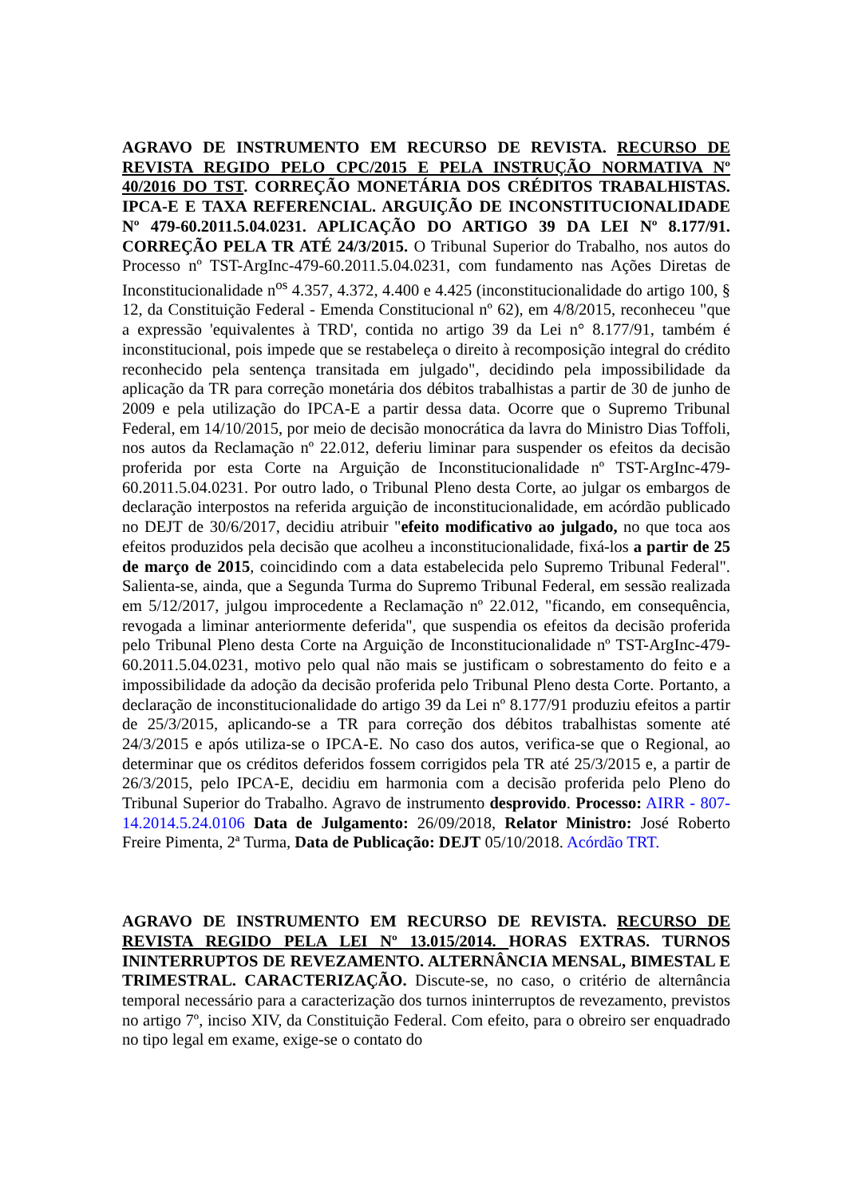AGRAVO DE INSTRUMENTO EM RECURSO DE REVISTA. RECURSO DE REVISTA REGIDO PELO CPC/2015 E PELA INSTRUÇÃO NORMATIVA Nº 40/2016 DO TST. CORREÇÃO MONETÁRIA DOS CRÉDITOS TRABALHISTAS. IPCA-E E TAXA REFERENCIAL. ARGUIÇÃO DE INCONSTITUCIONALIDADE Nº 479-60.2011.5.04.0231. APLICAÇÃO DO ARTIGO 39 DA LEI Nº 8.177/91. CORREÇÃO PELA TR ATÉ 24/3/2015. O Tribunal Superior do Trabalho, nos autos do Processo nº TST-ArgInc-479-60.2011.5.04.0231, com fundamento nas Ações Diretas de Inconstitucionalidade n<sup>os</sup> 4.357, 4.372, 4.400 e 4.425 (inconstitucionalidade do artigo 100, § 12, da Constituição Federal - Emenda Constitucional nº 62), em 4/8/2015, reconheceu "que a expressão 'equivalentes à TRD', contida no artigo 39 da Lei n° 8.177/91, também é inconstitucional, pois impede que se restabeleça o direito à recomposição integral do crédito reconhecido pela sentença transitada em julgado", decidindo pela impossibilidade da aplicação da TR para correção monetária dos débitos trabalhistas a partir de 30 de junho de 2009 e pela utilização do IPCA-E a partir dessa data. Ocorre que o Supremo Tribunal Federal, em 14/10/2015, por meio de decisão monocrática da lavra do Ministro Dias Toffoli, nos autos da Reclamação nº 22.012, deferiu liminar para suspender os efeitos da decisão proferida por esta Corte na Arguição de Inconstitucionalidade nº TST-ArgInc-479-60.2011.5.04.0231. Por outro lado, o Tribunal Pleno desta Corte, ao julgar os embargos de declaração interpostos na referida arguição de inconstitucionalidade, em acórdão publicado no DEJT de 30/6/2017, decidiu atribuir "efeito modificativo ao julgado, no que toca aos efeitos produzidos pela decisão que acolheu a inconstitucionalidade, fixá-los a partir de 25 de março de 2015, coincidindo com a data estabelecida pelo Supremo Tribunal Federal". Salienta-se, ainda, que a Segunda Turma do Supremo Tribunal Federal, em sessão realizada em 5/12/2017, julgou improcedente a Reclamação nº 22.012, "ficando, em consequência, revogada a liminar anteriormente deferida", que suspendia os efeitos da decisão proferida pelo Tribunal Pleno desta Corte na Arguição de Inconstitucionalidade nº TST-ArgInc-479-60.2011.5.04.0231, motivo pelo qual não mais se justificam o sobrestamento do feito e a impossibilidade da adoção da decisão proferida pelo Tribunal Pleno desta Corte. Portanto, a declaração de inconstitucionalidade do artigo 39 da Lei nº 8.177/91 produziu efeitos a partir de 25/3/2015, aplicando-se a TR para correção dos débitos trabalhistas somente até 24/3/2015 e após utiliza-se o IPCA-E. No caso dos autos, verifica-se que o Regional, ao determinar que os créditos deferidos fossem corrigidos pela TR até 25/3/2015 e, a partir de 26/3/2015, pelo IPCA-E, decidiu em harmonia com a decisão proferida pelo Pleno do Tribunal Superior do Trabalho. Agravo de instrumento desprovido. Processo: AIRR - 807-14.2014.5.24.0106 Data de Julgamento: 26/09/2018, Relator Ministro: José Roberto Freire Pimenta, 2ª Turma, Data de Publicação: DEJT 05/10/2018. Acórdão TRT.
AGRAVO DE INSTRUMENTO EM RECURSO DE REVISTA. RECURSO DE REVISTA REGIDO PELA LEI Nº 13.015/2014. HORAS EXTRAS. TURNOS ININTERRUPTOS DE REVEZAMENTO. ALTERNÂNCIA MENSAL, BIMESTAL E TRIMESTRAL. CARACTERIZAÇÃO. Discute-se, no caso, o critério de alternância temporal necessário para a caracterização dos turnos ininterruptos de revezamento, previstos no artigo 7º, inciso XIV, da Constituição Federal. Com efeito, para o obreiro ser enquadrado no tipo legal em exame, exige-se o contato do